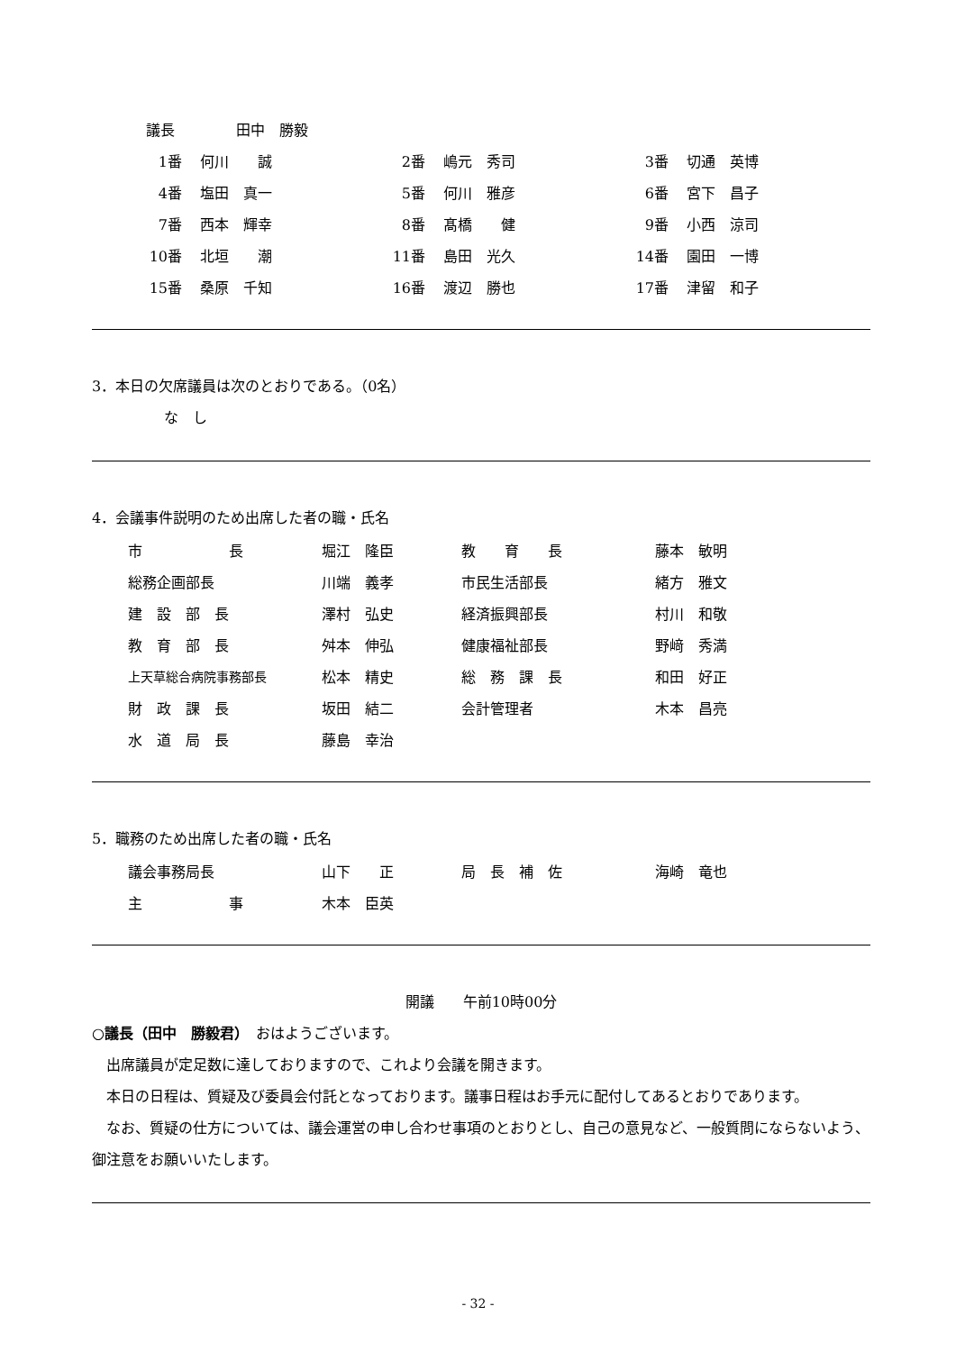| 議長 | 田中 勝毅 |
| 1番 | 何川 誠 | 2番 | 嶋元 秀司 | 3番 | 切通 英博 |
| 4番 | 塩田 真一 | 5番 | 何川 雅彦 | 6番 | 宮下 昌子 |
| 7番 | 西本 輝幸 | 8番 | 髙橋 健 | 9番 | 小西 涼司 |
| 10番 | 北垣 潮 | 11番 | 島田 光久 | 14番 | 園田 一博 |
| 15番 | 桑原 千知 | 16番 | 渡辺 勝也 | 17番 | 津留 和子 |
3．本日の欠席議員は次のとおりである。（0名）
な　し
4．会議事件説明のため出席した者の職・氏名
| 市 長 | 堀江 隆臣 | 教 育 長 | 藤本 敏明 |
| 総務企画部長 | 川端 義孝 | 市民生活部長 | 緒方 雅文 |
| 建 設 部 長 | 澤村 弘史 | 経済振興部長 | 村川 和敬 |
| 教 育 部 長 | 舛本 伸弘 | 健康福祉部長 | 野﨑 秀満 |
| 上天草総合病院事務部長 | 松本 精史 | 総 務 課 長 | 和田 好正 |
| 財 政 課 長 | 坂田 結二 | 会計管理者 | 木本 昌亮 |
| 水 道 局 長 | 藤島 幸治 | | |
5．職務のため出席した者の職・氏名
| 議会事務局長 | 山下 正 | 局 長 補 佐 | 海崎 竜也 |
| 主 事 | 木本 臣英 | | |
開議　　午前10時00分
○議長（田中　勝毅君）　おはようございます。
出席議員が定足数に達しておりますので、これより会議を開きます。
本日の日程は、質疑及び委員会付託となっております。議事日程はお手元に配付してあるとおりであります。
なお、質疑の仕方については、議会運営の申し合わせ事項のとおりとし、自己の意見など、一般質問にならないよう、御注意をお願いいたします。
- 32 -